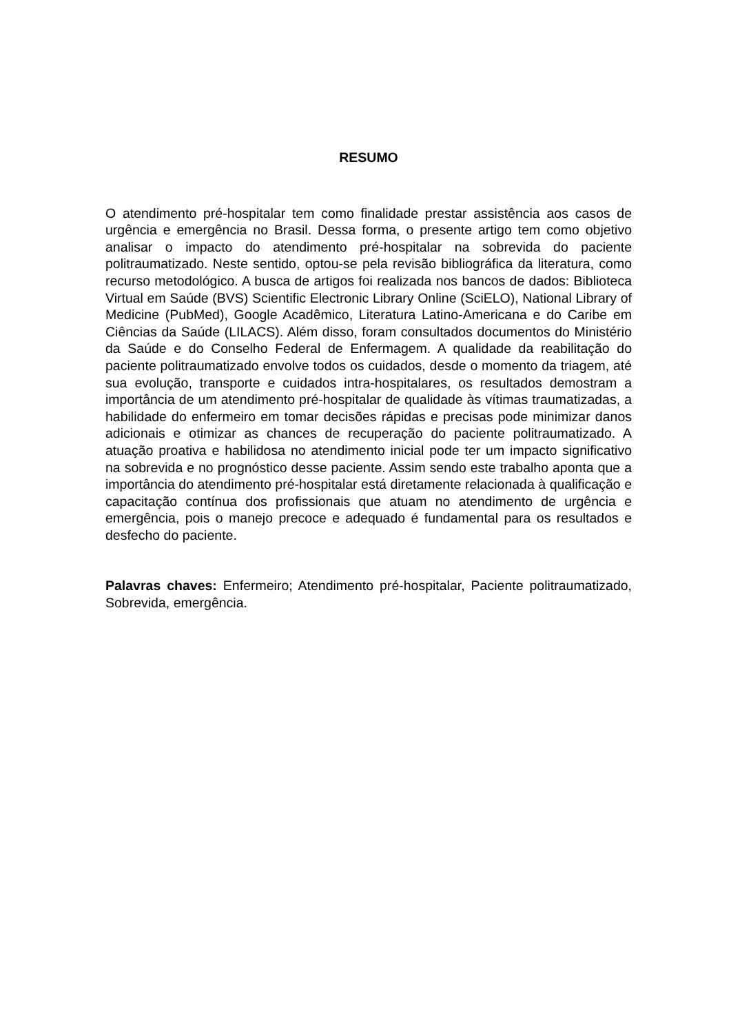RESUMO
O atendimento pré-hospitalar tem como finalidade prestar assistência aos casos de urgência e emergência no Brasil. Dessa forma, o presente artigo tem como objetivo analisar o impacto do atendimento pré-hospitalar na sobrevida do paciente politraumatizado. Neste sentido, optou-se pela revisão bibliográfica da literatura, como recurso metodológico. A busca de artigos foi realizada nos bancos de dados: Biblioteca Virtual em Saúde (BVS) Scientific Electronic Library Online (SciELO), National Library of Medicine (PubMed), Google Acadêmico, Literatura Latino-Americana e do Caribe em Ciências da Saúde (LILACS). Além disso, foram consultados documentos do Ministério da Saúde e do Conselho Federal de Enfermagem. A qualidade da reabilitação do paciente politraumatizado envolve todos os cuidados, desde o momento da triagem, até sua evolução, transporte e cuidados intra-hospitalares, os resultados demostram a importância de um atendimento pré-hospitalar de qualidade às vítimas traumatizadas, a habilidade do enfermeiro em tomar decisões rápidas e precisas pode minimizar danos adicionais e otimizar as chances de recuperação do paciente politraumatizado. A atuação proativa e habilidosa no atendimento inicial pode ter um impacto significativo na sobrevida e no prognóstico desse paciente. Assim sendo este trabalho aponta que a importância do atendimento pré-hospitalar está diretamente relacionada à qualificação e capacitação contínua dos profissionais que atuam no atendimento de urgência e emergência, pois o manejo precoce e adequado é fundamental para os resultados e desfecho do paciente.
Palavras chaves: Enfermeiro; Atendimento pré-hospitalar, Paciente politraumatizado, Sobrevida, emergência.